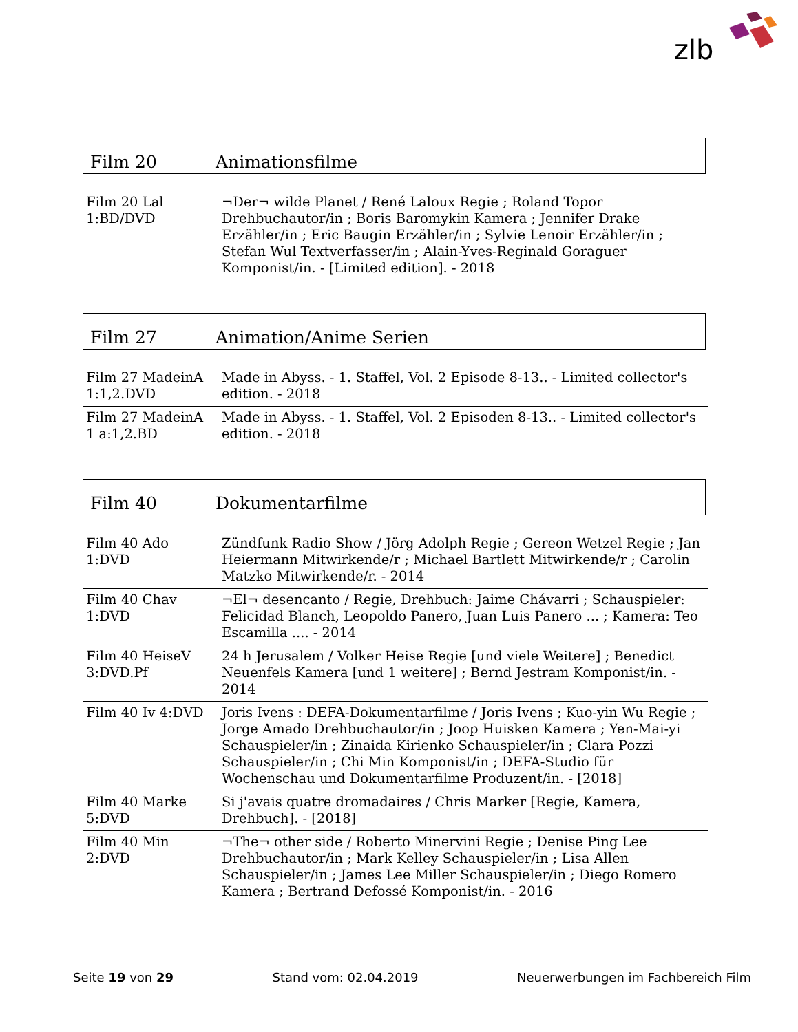zlb
Film 20 Animationsfilme
| Film 20 Lal 1:BD/DVD | ¬Der¬ wilde Planet / René Laloux Regie ; Roland Topor Drehbuchautor/in ; Boris Baromykin Kamera ; Jennifer Drake Erzähler/in ; Eric Baugin Erzähler/in ; Sylvie Lenoir Erzähler/in ; Stefan Wul Textverfasser/in ; Alain-Yves-Reginald Goraguer Komponist/in. - [Limited edition]. - 2018 |
Film 27 Animation/Anime Serien
| Film 27 MadeinA 1:1,2.DVD | Made in Abyss. - 1. Staffel, Vol. 2 Episode 8-13.. - Limited collector's edition. - 2018 |
| Film 27 MadeinA 1 a:1,2.BD | Made in Abyss. - 1. Staffel, Vol. 2 Episoden 8-13.. - Limited collector's edition. - 2018 |
Film 40 Dokumentarfilme
| Film 40 Ado 1:DVD | Zündfunk Radio Show / Jörg Adolph Regie ; Gereon Wetzel Regie ; Jan Heiermann Mitwirkende/r ; Michael Bartlett Mitwirkende/r ; Carolin Matzko Mitwirkende/r. - 2014 |
| Film 40 Chav 1:DVD | ¬El¬ desencanto / Regie, Drehbuch: Jaime Chávarri ; Schauspieler: Felicidad Blanch, Leopoldo Panero, Juan Luis Panero ... ; Kamera: Teo Escamilla .... - 2014 |
| Film 40 HeiseV 3:DVD.Pf | 24 h Jerusalem / Volker Heise Regie [und viele Weitere] ; Benedict Neuenfels Kamera [und 1 weitere] ; Bernd Jestram Komponist/in. - 2014 |
| Film 40 Iv 4:DVD | Joris Ivens : DEFA-Dokumentarfilme / Joris Ivens ; Kuo-yin Wu Regie ; Jorge Amado Drehbuchautor/in ; Joop Huisken Kamera ; Yen-Mai-yi Schauspieler/in ; Zinaida Kirienko Schauspieler/in ; Clara Pozzi Schauspieler/in ; Chi Min Komponist/in ; DEFA-Studio für Wochenschau und Dokumentarfilme Produzent/in. - [2018] |
| Film 40 Marke 5:DVD | Si j'avais quatre dromadaires / Chris Marker [Regie, Kamera, Drehbuch]. - [2018] |
| Film 40 Min 2:DVD | ¬The¬ other side / Roberto Minervini Regie ; Denise Ping Lee Drehbuchautor/in ; Mark Kelley Schauspieler/in ; Lisa Allen Schauspieler/in ; James Lee Miller Schauspieler/in ; Diego Romero Kamera ; Bertrand Defossé Komponist/in. - 2016 |
Seite 19 von 29 Stand vom: 02.04.2019 Neuerwerbungen im Fachbereich Film